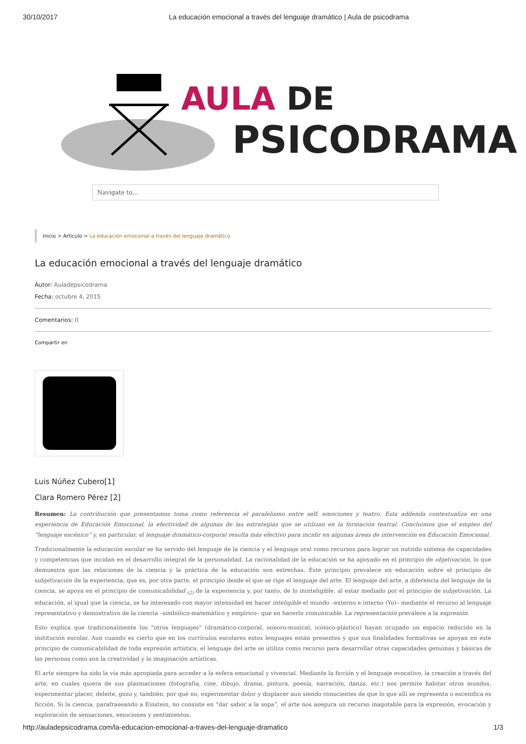30/10/2017 La educación emocional a través del lenguaje dramático | Aula de psicodrama
AULA DE
PSICODRAMA
Navigate to...
Inicio > Articulo > La educación emocional a través del lenguaje dramático
La educación emocional a través del lenguaje dramático
Autor: Auladepsicodrama
Fecha: octubre 4, 2015
Comentarios: 0
Compartir en
Luis Núñez Cubero[1]
Clara Romero Pérez [2]
Resumen: La contribución que presentamos toma como referencia el paralelismo entre self, emociones y teatro. Esta addenda contextualiza en una experiencia de Educación Emocional, la efectividad de algunas de las estrategias que se utilizan en la formación teatral. Concluimos que el empleo del “lenguaje escénico” y, en particular, el lenguaje dramático-corporal resulta más efectivo para incidir en algunas áreas de intervención en Educación Emocional.
Tradicionalmente la educación escolar se ha servido del lenguaje de la ciencia y el lenguaje oral como recursos para lograr un nutrido sistema de capacidades y competencias que incidan en el desarrollo integral de la personalidad. La racionalidad de la educación se ha apoyado en el principio de objetivación, lo que demuestra que las relaciones de la ciencia y la práctica de la educación son estrechas. Este principio prevalece en educación sobre el principio de subjetivación de la experiencia, que es, por otra parte, el principio desde el que se rige el lenguaje del arte. El lenguaje del arte, a diferencia del lenguaje de la ciencia, se apoya en el principio de comunicabilidad <sub>(2)</sub> de la experiencia y, por tanto, de lo ininteligible, al estar mediado por el principio de subjetivación. La educación, al igual que la ciencia, se ha interesado con mayor intensidad en hacer inteligible el mundo –externo e interno (Yo)– mediante el recurso al lenguaje representativo y demostrativo de la ciencia –simbólico-matemático y empírico– que en hacerlo comunicable. La representación prevalece a la expresión.
Esto explica que tradicionalmente los “otros lenguajes” (dramático-corporal, sonoro-musical, icónico-plástico) hayan ocupado un espacio reducido en la institución escolar. Aun cuando es cierto que en los currículos escolares estos lenguajes están presentes y que sus finalidades formativas se apoyan en este principio de comunicabilidad de toda expresión artística, el lenguaje del arte se utiliza como recurso para desarrollar otras capacidades genuinas y básicas de las personas como son la creatividad y la imaginación artísticas.
El arte siempre ha sido la vía más apropiada para acceder a la esfera emocional y vivencial. Mediante la ficción y el lenguaje evocativo, la creación a través del arte, en cuales quiera de sus plasmaciones (fotografía, cine, dibujo, drama, pintura, poesía, narración, danza, etc.) nos permite habitar otros mundos, experimentar placer, deleite, gozo y, también, por qué no, experimentar dolor y displacer aun siendo conscientes de que lo que allí se representa o escenifica es ficción. Si la ciencia, parafraseando a Einstein, no consiste en “dar sabor a la sopa”, el arte nos asegura un recurso inagotable para la expresión, evocación y exploración de sensaciones, emociones y sentimientos.
http://auladepsicodrama.com/la-educacion-emocional-a-traves-del-lenguaje-dramatico 1/3